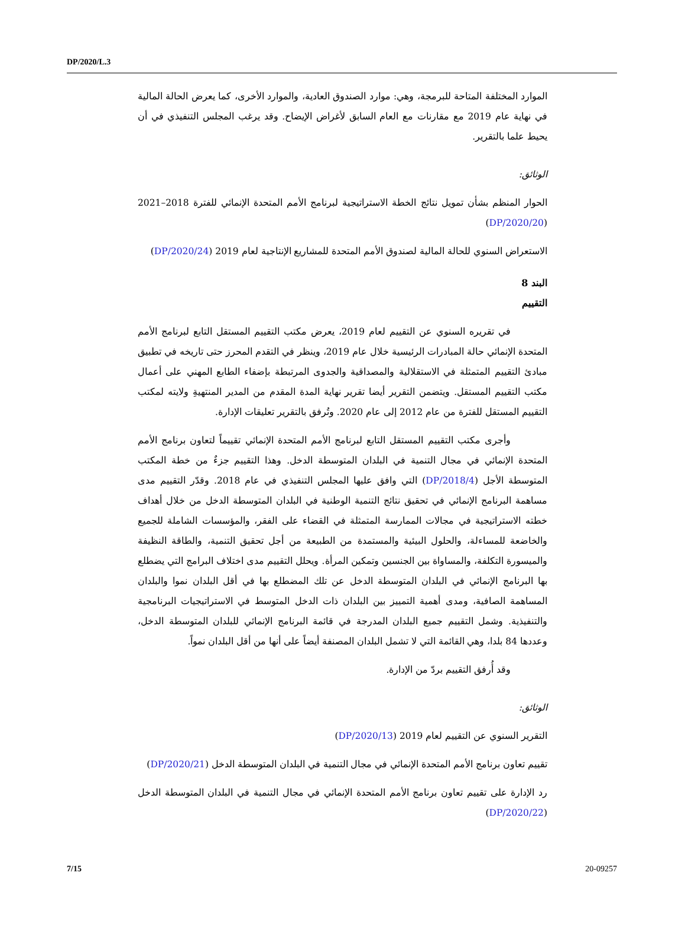DP/2020/L.3
الموارد المختلفة المتاحة للبرمجة، وهي: موارد الصندوق العادية، والموارد الأخرى، كما يعرض الحالة المالية في نهاية عام 2019 مع مقارنات مع العام السابق لأغراض الإيضاح. وقد يرغب المجلس التنفيذي في أن يحيط علما بالتقرير.
الوثائق:
الحوار المنظم بشأن تمويل نتائج الخطة الاستراتيجية لبرنامج الأمم المتحدة الإنمائي للفترة 2018–2021 (DP/2020/20)
الاستعراض السنوي للحالة المالية لصندوق الأمم المتحدة للمشاريع الإنتاجية لعام 2019 (DP/2020/24)
البند 8
التقييم
في تقريره السنوي عن التقييم لعام 2019، يعرض مكتب التقييم المستقل التابع لبرنامج الأمم المتحدة الإنمائي حالة المبادرات الرئيسية خلال عام 2019، وينظر في التقدم المحرز حتى تاريخه في تطبيق مبادئ التقييم المتمثلة في الاستقلالية والمصداقية والجدوى المرتبطة بإضفاء الطابع المهني على أعمال مكتب التقييم المستقل. ويتضمن التقرير أيضا تقرير نهاية المدة المقدم من المدير المنتهيةِ ولايته لمكتب التقييم المستقل للفترة من عام 2012 إلى عام 2020. وتُرفق بالتقرير تعليقات الإدارة.
وأجرى مكتب التقييم المستقل التابع لبرنامج الأمم المتحدة الإنمائي تقييماً لتعاون برنامج الأمم المتحدة الإنمائي في مجال التنمية في البلدان المتوسطة الدخل. وهذا التقييم جزءٌ من خطة المكتب المتوسطة الأجل (DP/2018/4) التي وافق عليها المجلس التنفيذي في عام 2018. وقدّر التقييم مدى مساهمة البرنامج الإنمائي في تحقيق نتائج التنمية الوطنية في البلدان المتوسطة الدخل من خلال أهداف خطته الاستراتيجية في مجالات الممارسة المتمثلة في القضاء على الفقر، والمؤسسات الشاملة للجميع والخاضعة للمساءلة، والحلول البيئية والمستمدة من الطبيعة من أجل تحقيق التنمية، والطاقة النظيفة والميسورة التكلفة، والمساواة بين الجنسين وتمكين المرأة. ويحلل التقييم مدى اختلاف البرامج التي يضطلع بها البرنامج الإنمائي في البلدان المتوسطة الدخل عن تلك المضطلع بها في أقل البلدان نموا والبلدان المساهمة الصافية، ومدى أهمية التمييز بين البلدان ذات الدخل المتوسط في الاستراتيجيات البرنامجية والتنفيذية. وشمل التقييم جميع البلدان المدرجة في قائمة البرنامج الإنمائي للبلدان المتوسطة الدخل، وعددها 84 بلدا، وهي القائمة التي لا تشمل البلدان المصنفة أيضاً على أنها من أقل البلدان نمواً.
وقد أُرفق التقييم بردّ من الإدارة.
الوثائق:
التقرير السنوي عن التقييم لعام 2019 (DP/2020/13)
تقييم تعاون برنامج الأمم المتحدة الإنمائي في مجال التنمية في البلدان المتوسطة الدخل (DP/2020/21)
رد الإدارة على تقييم تعاون برنامج الأمم المتحدة الإنمائي في مجال التنمية في البلدان المتوسطة الدخل (DP/2020/22)
7/15 20-09257